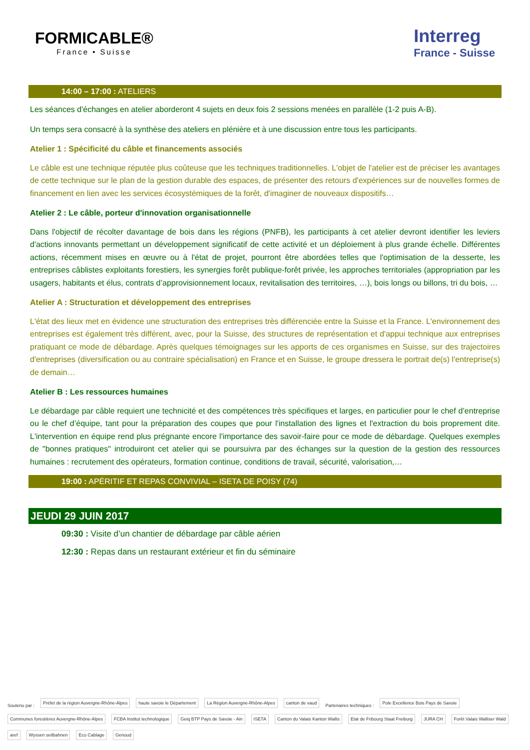FORMICABLE®
France • Suisse
Interreg
France - Suisse
14:00 – 17:00 : ATELIERS
Les séances d'échanges en atelier aborderont 4 sujets en deux fois 2 sessions menées en parallèle (1-2 puis A-B).
Un temps sera consacré à la synthèse des ateliers en plénière et à une discussion entre tous les participants.
Atelier 1 : Spécificité du câble et financements associés
Le câble est une technique réputée plus coûteuse que les techniques traditionnelles. L'objet de l'atelier est de préciser les avantages de cette technique sur le plan de la gestion durable des espaces, de présenter des retours d'expériences sur de nouvelles formes de financement en lien avec les services écosystémiques de la forêt, d'imaginer de nouveaux dispositifs…
Atelier 2 : Le câble, porteur d'innovation organisationnelle
Dans l'objectif de récolter davantage de bois dans les régions (PNFB), les participants à cet atelier devront identifier les leviers d'actions innovants permettant un développement significatif de cette activité et un déploiement à plus grande échelle. Différentes actions, récemment mises en œuvre ou à l'état de projet, pourront être abordées telles que l'optimisation de la desserte, les entreprises câblistes exploitants forestiers, les synergies forêt publique-forêt privée, les approches territoriales (appropriation par les usagers, habitants et élus, contrats d’approvisionnement locaux, revitalisation des territoires, …), bois longs ou billons, tri du bois, …
Atelier A : Structuration et développement des entreprises
L'état des lieux met en évidence une structuration des entreprises très différenciée entre la Suisse et la France. L'environnement des entreprises est également très différent, avec, pour la Suisse, des structures de représentation et d'appui technique aux entreprises pratiquant ce mode de débardage. Après quelques témoignages sur les apports de ces organismes en Suisse, sur des trajectoires d'entreprises (diversification ou au contraire spécialisation) en France et en Suisse, le groupe dressera le portrait de(s) l'entreprise(s) de demain…
Atelier B : Les ressources humaines
Le débardage par câble requiert une technicité et des compétences très spécifiques et larges, en particulier pour le chef d’entreprise ou le chef d’équipe, tant pour la préparation des coupes que pour l'installation des lignes et l'extraction du bois proprement dite. L'intervention en équipe rend plus prégnante encore l'importance des savoir-faire pour ce mode de débardage. Quelques exemples de "bonnes pratiques" introduiront cet atelier qui se poursuivra par des échanges sur la question de la gestion des ressources humaines : recrutement des opérateurs, formation continue, conditions de travail, sécurité, valorisation,…
19:00 : APÉRITIF ET REPAS CONVIVIAL – ISETA DE POISY (74)
JEUDI 29 JUIN 2017
09:30 : Visite d’un chantier de débardage par câble aérien
12:30 : Repas dans un restaurant extérieur et fin du séminaire
Soutenu par :
Préfet de la région Auvergne-Rhône-Alpes haute savoie le Département La Région Auvergne-Rhône-Alpes canton de vaud
Partenaires techniques :
Pole Excellence Bois Pays de Savoie Communes forestières Auvergne-Rhône-Alpes FCBA Institut technologique Geiq BTP Pays de Savoie - Ain ISETA Canton du Valais Kanton Wallis Etat de Fribourg Staat Freiburg JURA CH Forêt Valais Walliser Wald aref Wyssen seilbahnen Eco Cablage Genoud